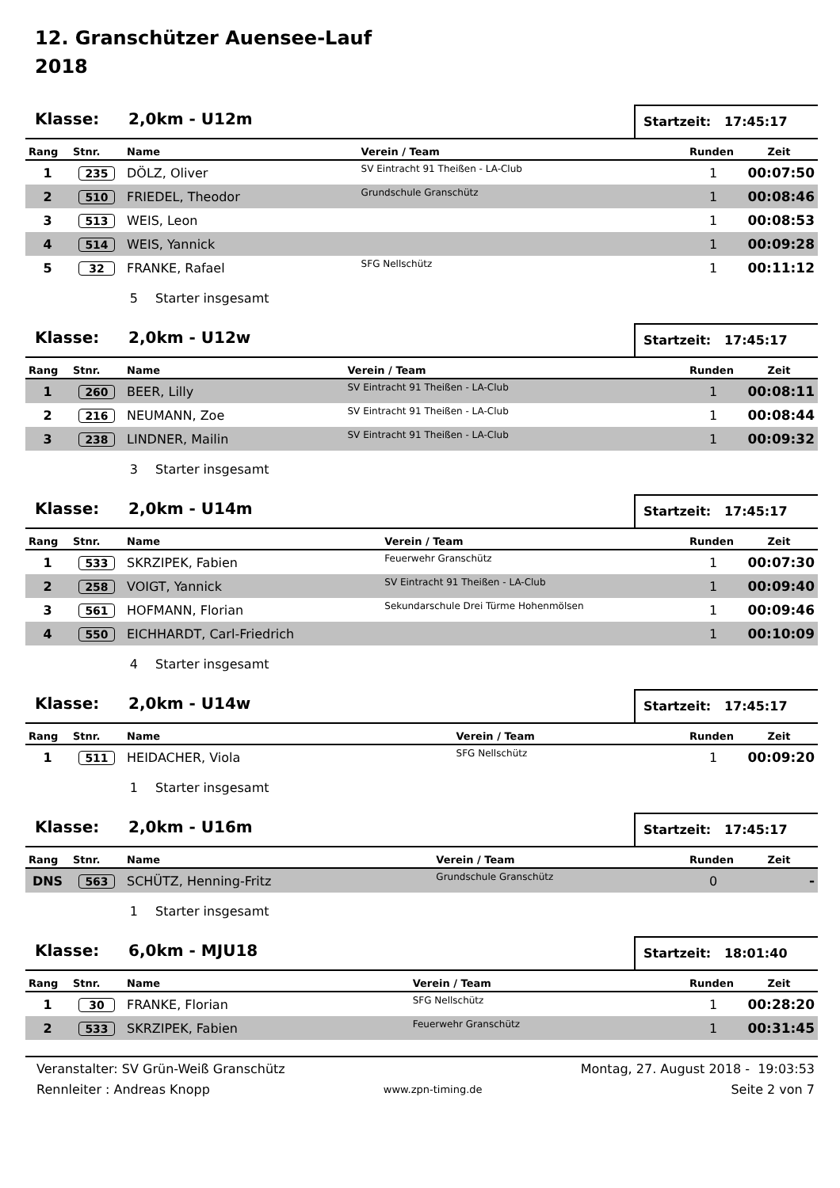12. Granschützer Auensee-Lauf
2018
Klasse: 2,0km - U12m
Startzeit: 17:45:17
| Rang | Stnr. | Name | Verein / Team | Runden | Zeit |
| --- | --- | --- | --- | --- | --- |
| 1 | 235 | DÖLZ, Oliver | SV Eintracht 91 Theißen - LA-Club | 1 | 00:07:50 |
| 2 | 510 | FRIEDEL, Theodor | Grundschule Granschütz | 1 | 00:08:46 |
| 3 | 513 | WEIS, Leon | | 1 | 00:08:53 |
| 4 | 514 | WEIS, Yannick | | 1 | 00:09:28 |
| 5 | 32 | FRANKE, Rafael | SFG Nellschütz | 1 | 00:11:12 |
5 Starter insgesamt
Klasse: 2,0km - U12w
Startzeit: 17:45:17
| Rang | Stnr. | Name | Verein / Team | Runden | Zeit |
| --- | --- | --- | --- | --- | --- |
| 1 | 260 | BEER, Lilly | SV Eintracht 91 Theißen - LA-Club | 1 | 00:08:11 |
| 2 | 216 | NEUMANN, Zoe | SV Eintracht 91 Theißen - LA-Club | 1 | 00:08:44 |
| 3 | 238 | LINDNER, Mailin | SV Eintracht 91 Theißen - LA-Club | 1 | 00:09:32 |
3 Starter insgesamt
Klasse: 2,0km - U14m
Startzeit: 17:45:17
| Rang | Stnr. | Name | Verein / Team | Runden | Zeit |
| --- | --- | --- | --- | --- | --- |
| 1 | 533 | SKRZIPEK, Fabien | Feuerwehr Granschütz | 1 | 00:07:30 |
| 2 | 258 | VOIGT, Yannick | SV Eintracht 91 Theißen - LA-Club | 1 | 00:09:40 |
| 3 | 561 | HOFMANN, Florian | Sekundarschule Drei Türme Hohenmölsen | 1 | 00:09:46 |
| 4 | 550 | EICHHARDT, Carl-Friedrich | | 1 | 00:10:09 |
4 Starter insgesamt
Klasse: 2,0km - U14w
Startzeit: 17:45:17
| Rang | Stnr. | Name | Verein / Team | Runden | Zeit |
| --- | --- | --- | --- | --- | --- |
| 1 | 511 | HEIDACHER, Viola | SFG Nellschütz | 1 | 00:09:20 |
1 Starter insgesamt
Klasse: 2,0km - U16m
Startzeit: 17:45:17
| Rang | Stnr. | Name | Verein / Team | Runden | Zeit |
| --- | --- | --- | --- | --- | --- |
| DNS | 563 | SCHÜTZ, Henning-Fritz | Grundschule Granschütz | 0 | - |
1 Starter insgesamt
Klasse: 6,0km - MJU18
Startzeit: 18:01:40
| Rang | Stnr. | Name | Verein / Team | Runden | Zeit |
| --- | --- | --- | --- | --- | --- |
| 1 | 30 | FRANKE, Florian | SFG Nellschütz | 1 | 00:28:20 |
| 2 | 533 | SKRZIPEK, Fabien | Feuerwehr Granschütz | 1 | 00:31:45 |
Veranstalter: SV Grün-Weiß Granschütz
Rennleiter : Andreas Knopp
www.zpn-timing.de
Montag, 27. August 2018 - 19:03:53
Seite 2 von 7